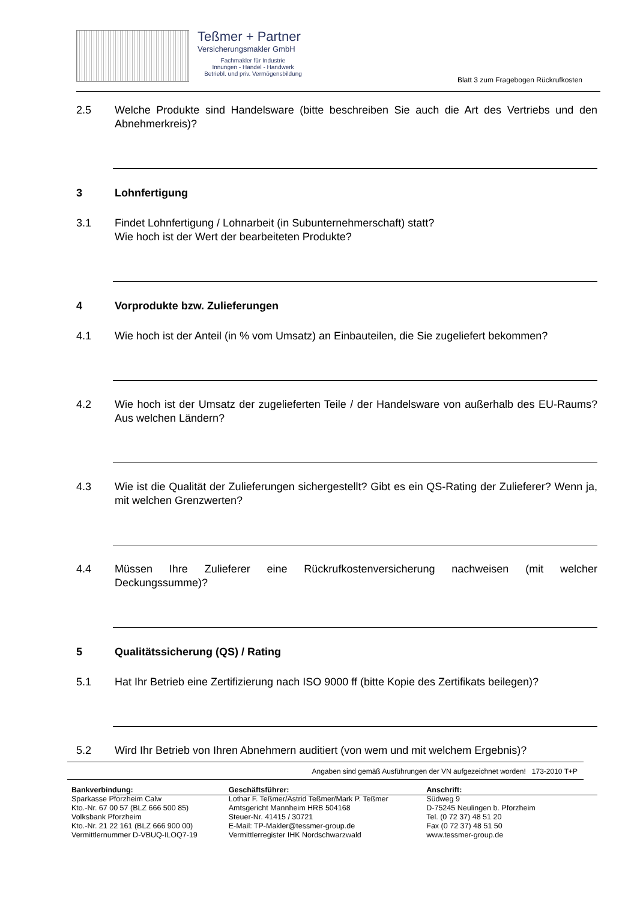Teßmer + Partner
Versicherungsmakler GmbH
Fachmakler für Industrie
Innungen - Handel - Handwerk
Betriebl. und priv. Vermögensbildung
Blatt 3 zum Fragebogen Rückrufkosten
2.5 Welche Produkte sind Handelsware (bitte beschreiben Sie auch die Art des Vertriebs und den Abnehmerkreis)?
3 Lohnfertigung
3.1 Findet Lohnfertigung / Lohnarbeit (in Subunternehmerschaft) statt?
Wie hoch ist der Wert der bearbeiteten Produkte?
4 Vorprodukte bzw. Zulieferungen
4.1 Wie hoch ist der Anteil (in % vom Umsatz) an Einbauteilen, die Sie zugeliefert bekommen?
4.2 Wie hoch ist der Umsatz der zugelieferten Teile / der Handelsware von außerhalb des EU-Raums? Aus welchen Ländern?
4.3 Wie ist die Qualität der Zulieferungen sichergestellt? Gibt es ein QS-Rating der Zulieferer? Wenn ja, mit welchen Grenzwerten?
4.4 Müssen Ihre Zulieferer eine Rückrufkostenversicherung nachweisen (mit welcher Deckungssumme)?
5 Qualitätssicherung (QS) / Rating
5.1 Hat Ihr Betrieb eine Zertifizierung nach ISO 9000 ff (bitte Kopie des Zertifikats beilegen)?
5.2 Wird Ihr Betrieb von Ihren Abnehmern auditiert (von wem und mit welchem Ergebnis)?
Angaben sind gemäß Ausführungen der VN aufgezeichnet worden! 173-2010 T+P
Bankverbindung:
Sparkasse Pforzheim Calw
Kto.-Nr. 67 00 57 (BLZ 666 500 85)
Volksbank Pforzheim
Kto.-Nr. 21 22 161 (BLZ 666 900 00)
Vermittlernummer D-VBUQ-ILOQ7-19
Geschäftsführer:
Lothar F. Teßmer/Astrid Teßmer/Mark P. Teßmer
Amtsgericht Mannheim HRB 504168
Steuer-Nr. 41415 / 30721
E-Mail: TP-Makler@tessmer-group.de
Vermittlerregister IHK Nordschwarzwald
Anschrift:
Südweg 9
D-75245 Neulingen b. Pforzheim
Tel. (0 72 37) 48 51 20
Fax (0 72 37) 48 51 50
www.tessmer-group.de